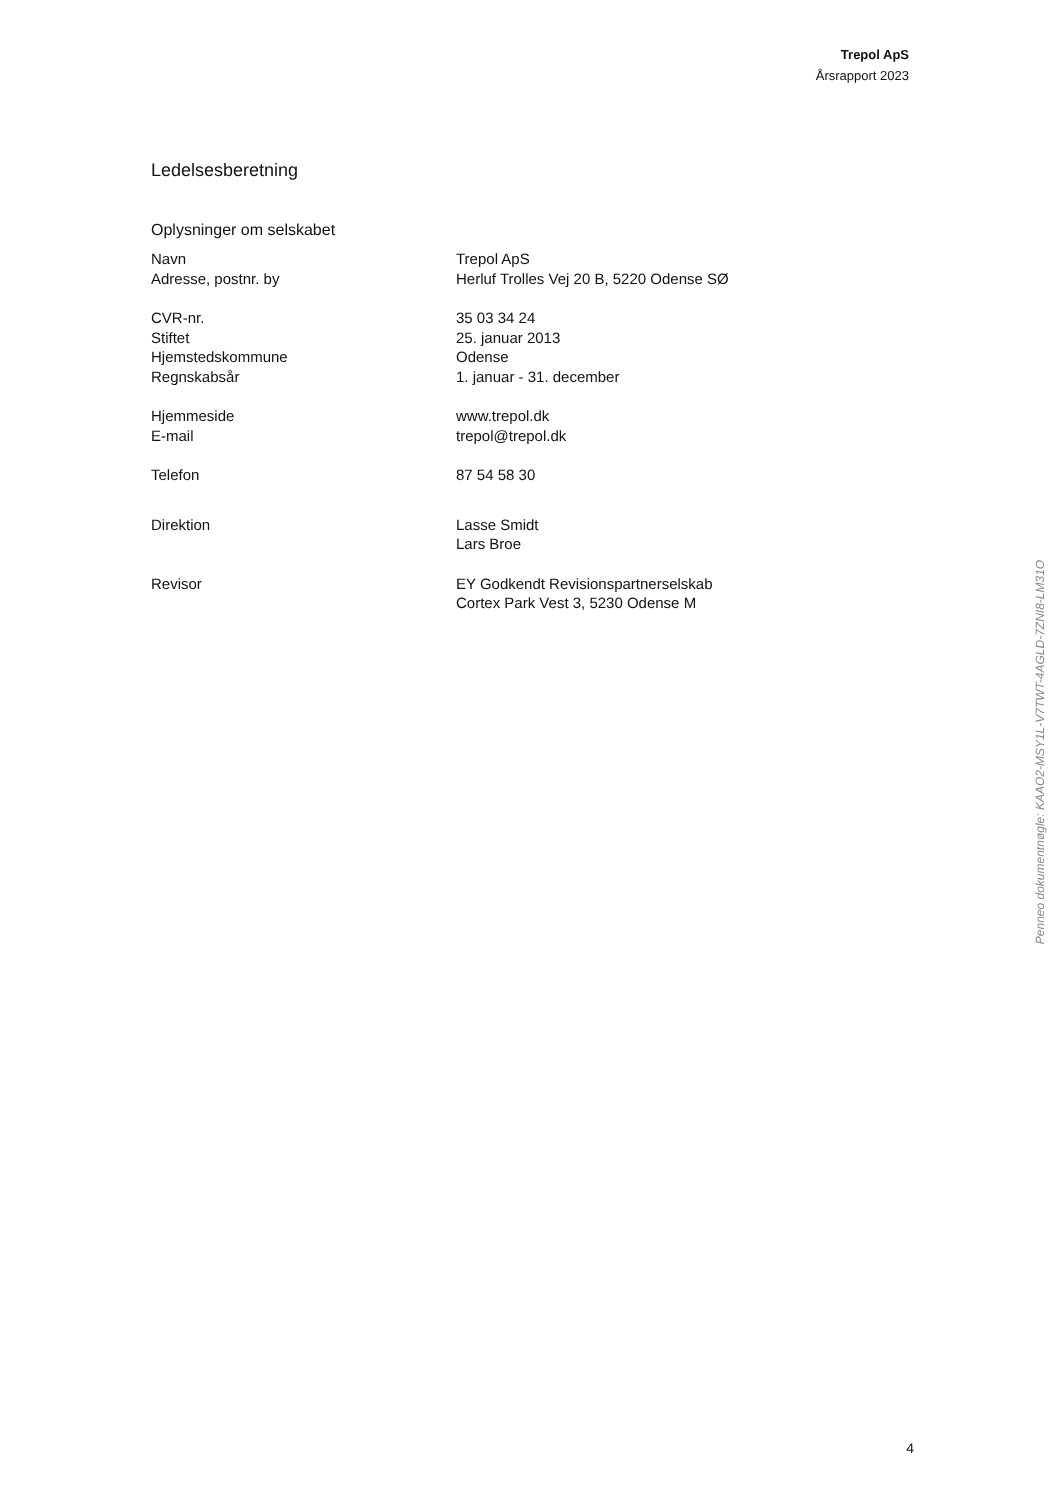Trepol ApS
Årsrapport 2023
Ledelsesberetning
Oplysninger om selskabet
| Navn | Trepol ApS |
| Adresse, postnr. by | Herluf Trolles Vej 20 B, 5220 Odense SØ |
| CVR-nr. | 35 03 34 24 |
| Stiftet | 25. januar 2013 |
| Hjemstedskommune | Odense |
| Regnskabsår | 1. januar - 31. december |
| Hjemmeside | www.trepol.dk |
| E-mail | trepol@trepol.dk |
| Telefon | 87 54 58 30 |
| Direktion | Lasse Smidt Lars Broe |
| Revisor | EY Godkendt Revisionspartnerselskab Cortex Park Vest 3, 5230 Odense M |
Penneo dokumentnøgle: KAAO2-MSY1L-V7TWT-4AGLD-7ZNI8-LM31O
4